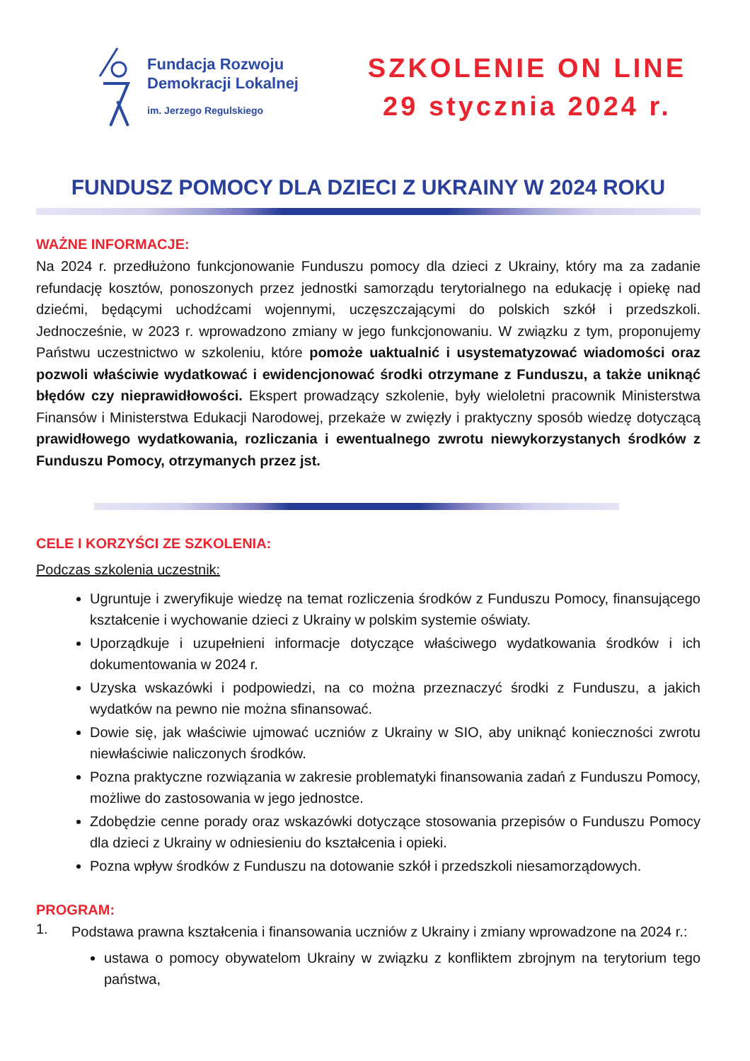Fundacja Rozwoju
Demokracji Lokalnej
im. Jerzego Regulskiego
SZKOLENIE ON LINE
29 stycznia 2024 r.
FUNDUSZ POMOCY DLA DZIECI Z UKRAINY W 2024 ROKU
WAŻNE INFORMACJE:
Na 2024 r. przedłużono funkcjonowanie Funduszu pomocy dla dzieci z Ukrainy, który ma za zadanie refundację kosztów, ponoszonych przez jednostki samorządu terytorialnego na edukację i opiekę nad dziećmi, będącymi uchodźcami wojennymi, uczęszczającymi do polskich szkół i przedszkoli. Jednocześnie, w 2023 r. wprowadzono zmiany w jego funkcjonowaniu. W związku z tym, proponujemy Państwu uczestnictwo w szkoleniu, które pomoże uaktualnić i usystematyzować wiadomości oraz pozwoli właściwie wydatkować i ewidencjonować środki otrzymane z Funduszu, a także uniknąć błędów czy nieprawidłowości. Ekspert prowadzący szkolenie, były wieloletni pracownik Ministerstwa Finansów i Ministerstwa Edukacji Narodowej, przekaże w zwięzły i praktyczny sposób wiedzę dotyczącą prawidłowego wydatkowania, rozliczania i ewentualnego zwrotu niewykorzystanych środków z Funduszu Pomocy, otrzymanych przez jst.
CELE I KORZYŚCI ZE SZKOLENIA:
Podczas szkolenia uczestnik:
Ugruntuje i zweryfikuje wiedzę na temat rozliczenia środków z Funduszu Pomocy, finansującego kształcenie i wychowanie dzieci z Ukrainy w polskim systemie oświaty.
Uporządkuje i uzupełnieni informacje dotyczące właściwego wydatkowania środków i ich dokumentowania w 2024 r.
Uzyska wskazówki i podpowiedzi, na co można przeznaczyć środki z Funduszu, a jakich wydatków na pewno nie można sfinansować.
Dowie się, jak właściwie ujmować uczniów z Ukrainy w SIO, aby uniknąć konieczności zwrotu niewłaściwie naliczonych środków.
Pozna praktyczne rozwiązania w zakresie problematyki finansowania zadań z Funduszu Pomocy, możliwe do zastosowania w jego jednostce.
Zdobędzie cenne porady oraz wskazówki dotyczące stosowania przepisów o Funduszu Pomocy dla dzieci z Ukrainy w odniesieniu do kształcenia i opieki.
Pozna wpływ środków z Funduszu na dotowanie szkół i przedszkoli niesamorządowych.
PROGRAM:
1.
Podstawa prawna kształcenia i finansowania uczniów z Ukrainy i zmiany wprowadzone na 2024 r.:
ustawa o pomocy obywatelom Ukrainy w związku z konfliktem zbrojnym na terytorium tego państwa,